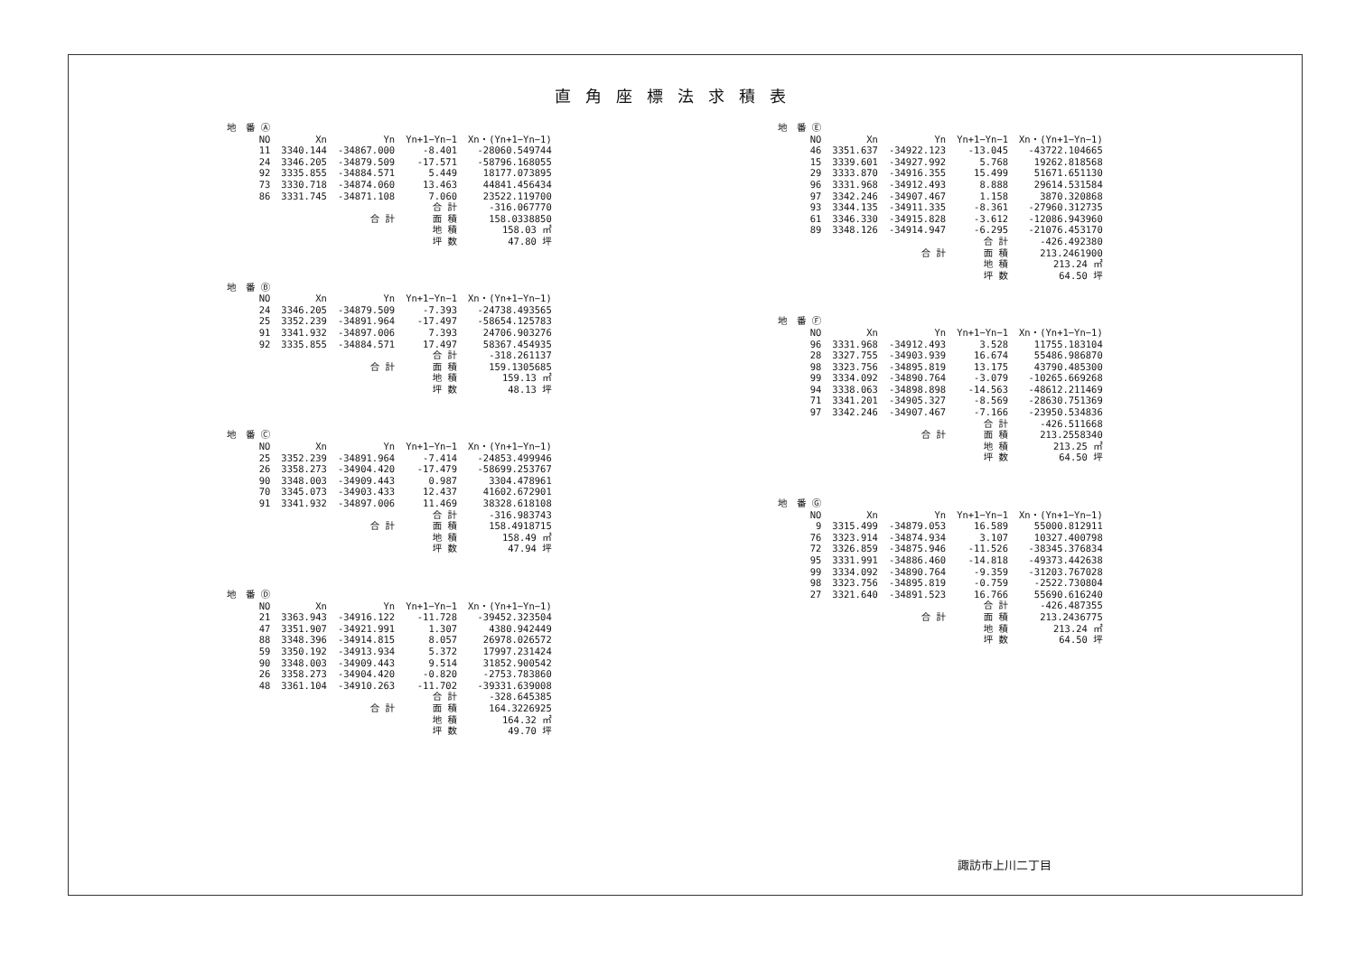直角座標法求積表
| 地 番 Ⓐ | | | | |
| --- | --- | --- | --- | --- |
| NO | Xn | Yn | Yn+1−Yn−1 | Xn・(Yn+1−Yn−1) |
| 11 | 3340.144 | -34867.000 | -8.401 | -28060.549744 |
| 24 | 3346.205 | -34879.509 | -17.571 | -58796.168055 |
| 92 | 3335.855 | -34884.571 | 5.449 | 18177.073895 |
| 73 | 3330.718 | -34874.060 | 13.463 | 44841.456434 |
| 86 | 3331.745 | -34871.108 | 7.060 | 23522.119700 |
| | | | 合 計 | -316.067770 |
| | | 合 計 | 面 積 | 158.0338850 |
| | | | 地 積 | 158.03 ㎡ |
| | | | 坪 数 | 47.80 坪 |
| 地 番 Ⓑ | | | | |
| --- | --- | --- | --- | --- |
| NO | Xn | Yn | Yn+1−Yn−1 | Xn・(Yn+1−Yn−1) |
| 24 | 3346.205 | -34879.509 | -7.393 | -24738.493565 |
| 25 | 3352.239 | -34891.964 | -17.497 | -58654.125783 |
| 91 | 3341.932 | -34897.006 | 7.393 | 24706.903276 |
| 92 | 3335.855 | -34884.571 | 17.497 | 58367.454935 |
| | | | 合 計 | -318.261137 |
| | | 合 計 | 面 積 | 159.1305685 |
| | | | 地 積 | 159.13 ㎡ |
| | | | 坪 数 | 48.13 坪 |
| 地 番 Ⓒ | | | | |
| --- | --- | --- | --- | --- |
| NO | Xn | Yn | Yn+1−Yn−1 | Xn・(Yn+1−Yn−1) |
| 25 | 3352.239 | -34891.964 | -7.414 | -24853.499946 |
| 26 | 3358.273 | -34904.420 | -17.479 | -58699.253767 |
| 90 | 3348.003 | -34909.443 | 0.987 | 3304.478961 |
| 70 | 3345.073 | -34903.433 | 12.437 | 41602.672901 |
| 91 | 3341.932 | -34897.006 | 11.469 | 38328.618108 |
| | | | 合 計 | -316.983743 |
| | | 合 計 | 面 積 | 158.4918715 |
| | | | 地 積 | 158.49 ㎡ |
| | | | 坪 数 | 47.94 坪 |
| 地 番 Ⓓ | | | | |
| --- | --- | --- | --- | --- |
| NO | Xn | Yn | Yn+1−Yn−1 | Xn・(Yn+1−Yn−1) |
| 21 | 3363.943 | -34916.122 | -11.728 | -39452.323504 |
| 47 | 3351.907 | -34921.991 | 1.307 | 4380.942449 |
| 88 | 3348.396 | -34914.815 | 8.057 | 26978.026572 |
| 59 | 3350.192 | -34913.934 | 5.372 | 17997.231424 |
| 90 | 3348.003 | -34909.443 | 9.514 | 31852.900542 |
| 26 | 3358.273 | -34904.420 | -0.820 | -2753.783860 |
| 48 | 3361.104 | -34910.263 | -11.702 | -39331.639008 |
| | | | 合 計 | -328.645385 |
| | | 合 計 | 面 積 | 164.3226925 |
| | | | 地 積 | 164.32 ㎡ |
| | | | 坪 数 | 49.70 坪 |
| 地 番 Ⓔ | | | | |
| --- | --- | --- | --- | --- |
| NO | Xn | Yn | Yn+1−Yn−1 | Xn・(Yn+1−Yn−1) |
| 46 | 3351.637 | -34922.123 | -13.045 | -43722.104665 |
| 15 | 3339.601 | -34927.992 | 5.768 | 19262.818568 |
| 29 | 3333.870 | -34916.355 | 15.499 | 51671.651130 |
| 96 | 3331.968 | -34912.493 | 8.888 | 29614.531584 |
| 97 | 3342.246 | -34907.467 | 1.158 | 3870.320868 |
| 93 | 3344.135 | -34911.335 | -8.361 | -27960.312735 |
| 61 | 3346.330 | -34915.828 | -3.612 | -12086.943960 |
| 89 | 3348.126 | -34914.947 | -6.295 | -21076.453170 |
| | | | 合 計 | -426.492380 |
| | | 合 計 | 面 積 | 213.2461900 |
| | | | 地 積 | 213.24 ㎡ |
| | | | 坪 数 | 64.50 坪 |
| 地 番 Ⓕ | | | | |
| --- | --- | --- | --- | --- |
| NO | Xn | Yn | Yn+1−Yn−1 | Xn・(Yn+1−Yn−1) |
| 96 | 3331.968 | -34912.493 | 3.528 | 11755.183104 |
| 28 | 3327.755 | -34903.939 | 16.674 | 55486.986870 |
| 98 | 3323.756 | -34895.819 | 13.175 | 43790.485300 |
| 99 | 3334.092 | -34890.764 | -3.079 | -10265.669268 |
| 94 | 3338.063 | -34898.898 | -14.563 | -48612.211469 |
| 71 | 3341.201 | -34905.327 | -8.569 | -28630.751369 |
| 97 | 3342.246 | -34907.467 | -7.166 | -23950.534836 |
| | | | 合 計 | -426.511668 |
| | | 合 計 | 面 積 | 213.2558340 |
| | | | 地 積 | 213.25 ㎡ |
| | | | 坪 数 | 64.50 坪 |
| 地 番 Ⓖ | | | | |
| --- | --- | --- | --- | --- |
| NO | Xn | Yn | Yn+1−Yn−1 | Xn・(Yn+1−Yn−1) |
| 9 | 3315.499 | -34879.053 | 16.589 | 55000.812911 |
| 76 | 3323.914 | -34874.934 | 3.107 | 10327.400798 |
| 72 | 3326.859 | -34875.946 | -11.526 | -38345.376834 |
| 95 | 3331.991 | -34886.460 | -14.818 | -49373.442638 |
| 99 | 3334.092 | -34890.764 | -9.359 | -31203.767028 |
| 98 | 3323.756 | -34895.819 | -0.759 | -2522.730804 |
| 27 | 3321.640 | -34891.523 | 16.766 | 55690.616240 |
| | | | 合 計 | -426.487355 |
| | | 合 計 | 面 積 | 213.2436775 |
| | | | 地 積 | 213.24 ㎡ |
| | | | 坪 数 | 64.50 坪 |
諏訪市上川二丁目